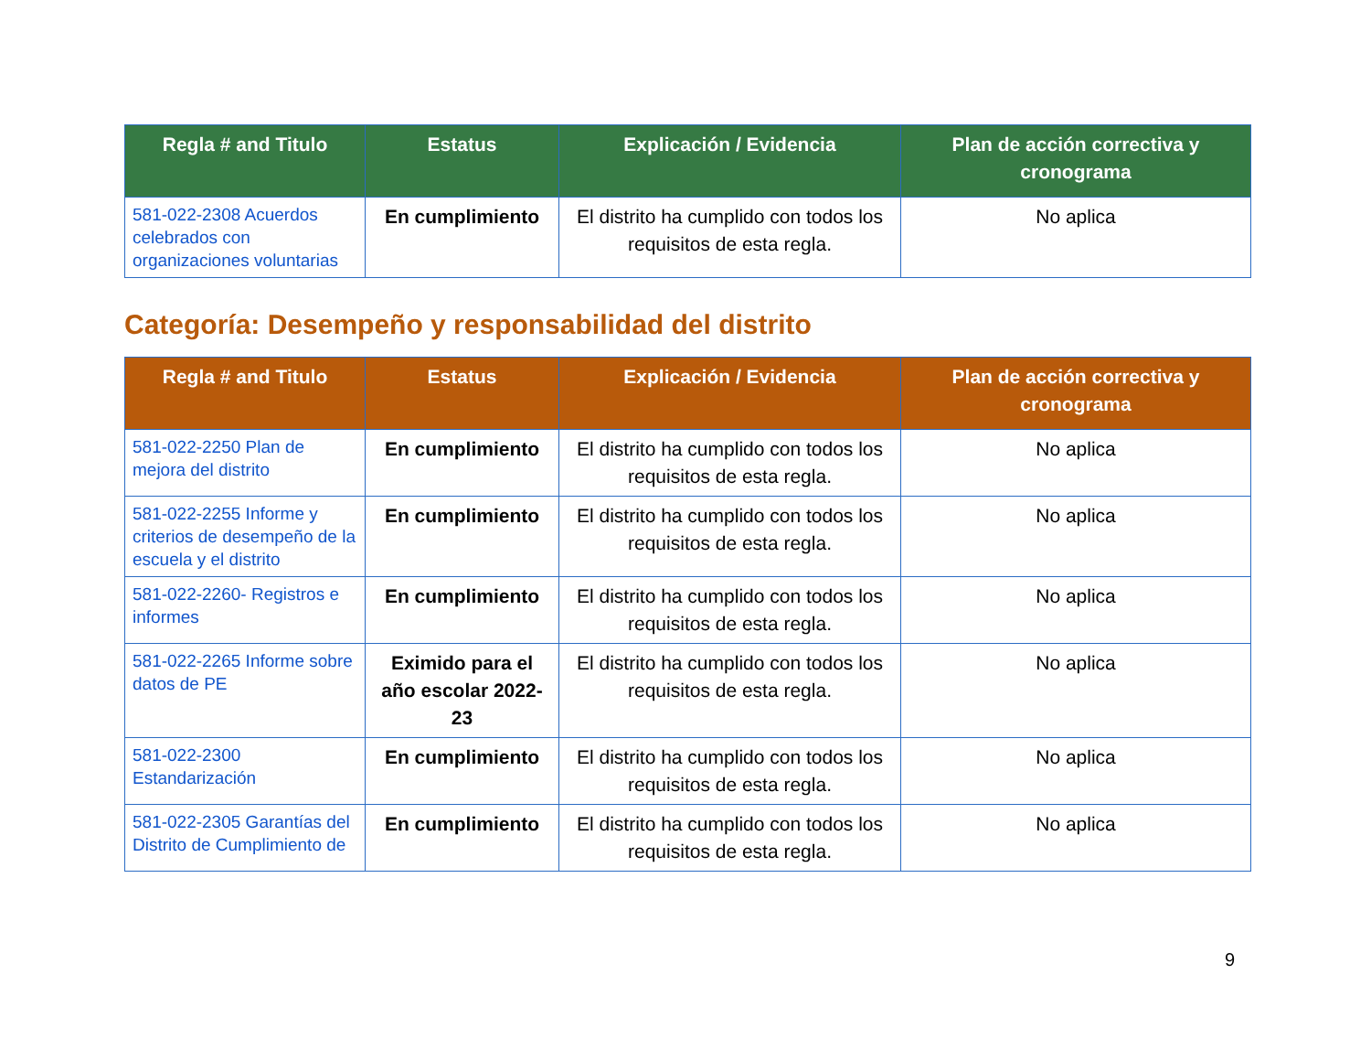| Regla # and Titulo | Estatus | Explicación / Evidencia | Plan de acción correctiva y cronograma |
| --- | --- | --- | --- |
| 581-022-2308 Acuerdos celebrados con organizaciones voluntarias | En cumplimiento | El distrito ha cumplido con todos los requisitos de esta regla. | No aplica |
Categoría: Desempeño y responsabilidad del distrito
| Regla # and Titulo | Estatus | Explicación / Evidencia | Plan de acción correctiva y cronograma |
| --- | --- | --- | --- |
| 581-022-2250 Plan de mejora del distrito | En cumplimiento | El distrito ha cumplido con todos los requisitos de esta regla. | No aplica |
| 581-022-2255 Informe y criterios de desempeño de la escuela y el distrito | En cumplimiento | El distrito ha cumplido con todos los requisitos de esta regla. | No aplica |
| 581-022-2260- Registros e informes | En cumplimiento | El distrito ha cumplido con todos los requisitos de esta regla. | No aplica |
| 581-022-2265 Informe sobre datos de PE | Eximido para el año escolar 2022-23 | El distrito ha cumplido con todos los requisitos de esta regla. | No aplica |
| 581-022-2300 Estandarización | En cumplimiento | El distrito ha cumplido con todos los requisitos de esta regla. | No aplica |
| 581-022-2305 Garantías del Distrito de Cumplimiento de | En cumplimiento | El distrito ha cumplido con todos los requisitos de esta regla. | No aplica |
9